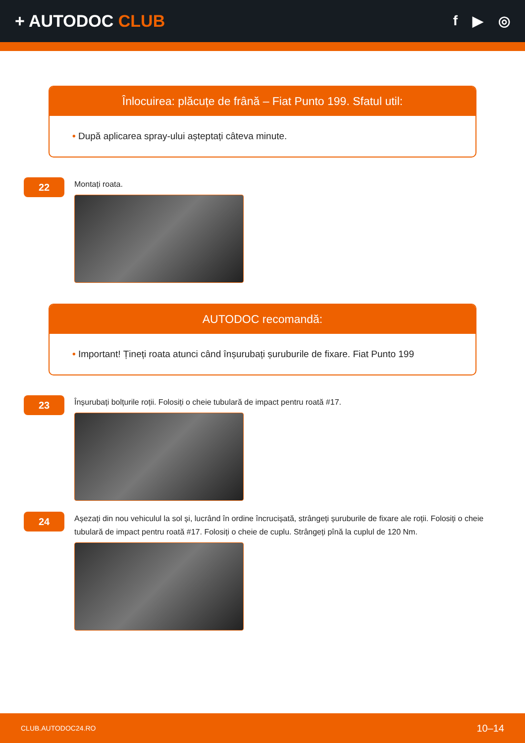+ AUTODOC CLUB
f ▶ ◎
Înlocuirea: plăcuțe de frână – Fiat Punto 199. Sfatul util:
• După aplicarea spray-ului așteptați câteva minute.
22
Montați roata.
AUTODOC recomandă:
• Important! Țineți roata atunci când înșurubați șuruburile de fixare. Fiat Punto 199
23
Înșurubați bolțurile roții. Folosiți o cheie tubulară de impact pentru roată #17.
24
Așezați din nou vehiculul la sol și, lucrând în ordine încrucișată, strângeți șuruburile de fixare ale roții. Folosiți o cheie tubulară de impact pentru roată #17. Folosiți o cheie de cuplu. Strângeți pînă la cuplul de 120 Nm.
CLUB.AUTODOC24.RO 10–14